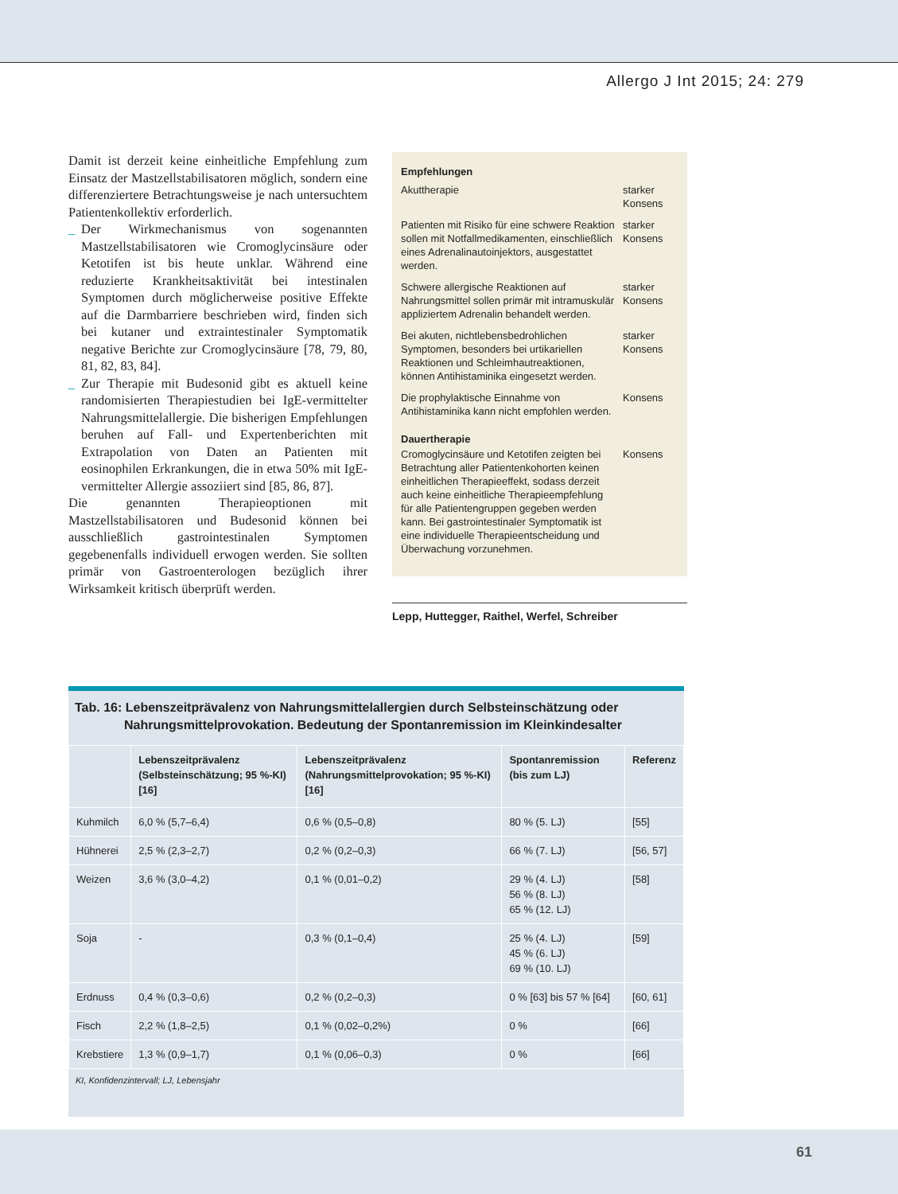Allergo J Int 2015; 24: 279
Damit ist derzeit keine einheitliche Empfehlung zum Einsatz der Mastzellstabilisatoren möglich, sondern eine differenziertere Betrachtungsweise je nach untersuchtem Patientenkollektiv erforderlich.
_ Der Wirkmechanismus von sogenannten Mastzellstabilisatoren wie Cromoglycinsäure oder Ketotifen ist bis heute unklar. Während eine reduzierte Krankheitsaktivität bei intestinalen Symptomen durch möglicherweise positive Effekte auf die Darmbarriere beschrieben wird, finden sich bei kutaner und extraintestinaler Symptomatik negative Berichte zur Cromoglycinsäure [78, 79, 80, 81, 82, 83, 84].
_ Zur Therapie mit Budesonid gibt es aktuell keine randomisierten Therapiestudien bei IgE-vermittelter Nahrungsmittelallergie. Die bisherigen Empfehlungen beruhen auf Fall- und Expertenberichten mit Extrapolation von Daten an Patienten mit eosinophilen Erkrankungen, die in etwa 50% mit IgE-vermittelter Allergie assoziiert sind [85, 86, 87].
Die genannten Therapieoptionen mit Mastzellstabilisatoren und Budesonid können bei ausschließlich gastrointestinalen Symptomen gegebenenfalls individuell erwogen werden. Sie sollten primär von Gastroenterologen bezüglich ihrer Wirksamkeit kritisch überprüft werden.
| Empfehlungen | |
| Akuttherapie | starker Konsens |
| Patienten mit Risiko für eine schwere Reaktion sollen mit Notfallmedikamenten, einschließlich eines Adrenalinautoinjektors, ausgestattet werden. | starker Konsens |
| Schwere allergische Reaktionen auf Nahrungsmittel sollen primär mit intramuskulär appliziertem Adrenalin behandelt werden. | starker Konsens |
| Bei akuten, nichtlebensbedrohlichen Symptomen, besonders bei urtikariellen Reaktionen und Schleimhautreaktionen, können Antihistaminika eingesetzt werden. | starker Konsens |
| Die prophylaktische Einnahme von Antihistaminika kann nicht empfohlen werden. | Konsens |
| Dauertherapie | |
| Cromoglycinsäure und Ketotifen zeigten bei Betrachtung aller Patientenkohorten keinen einheitlichen Therapieeffekt, sodass derzeit auch keine einheitliche Therapieempfehlung für alle Patientengruppen gegeben werden kann. Bei gastrointestinaler Symptomatik ist eine individuelle Therapieentscheidung und Überwachung vorzunehmen. | Konsens |
Lepp, Huttegger, Raithel, Werfel, Schreiber
Tab. 16: Lebenszeitprävalenz von Nahrungsmittelallergien durch Selbsteinschätzung oder
Nahrungsmittelprovokation. Bedeutung der Spontanremission im Kleinkindesalter
| | Lebenszeitprävalenz (Selbsteinschätzung; 95 %-KI) [16] | Lebenszeitprävalenz (Nahrungsmittelprovokation; 95 %-KI) [16] | Spontanremission (bis zum LJ) | Referenz |
| --- | --- | --- | --- | --- |
| Kuhmilch | 6,0 % (5,7–6,4) | 0,6 % (0,5–0,8) | 80 % (5. LJ) | [55] |
| Hühnerei | 2,5 % (2,3–2,7) | 0,2 % (0,2–0,3) | 66 % (7. LJ) | [56, 57] |
| Weizen | 3,6 % (3,0–4,2) | 0,1 % (0,01–0,2) | 29 % (4. LJ) 56 % (8. LJ) 65 % (12. LJ) | [58] |
| Soja | - | 0,3 % (0,1–0,4) | 25 % (4. LJ) 45 % (6. LJ) 69 % (10. LJ) | [59] |
| Erdnuss | 0,4 % (0,3–0,6) | 0,2 % (0,2–0,3) | 0 % [63] bis 57 % [64] | [60, 61] |
| Fisch | 2,2 % (1,8–2,5) | 0,1 % (0,02–0,2%) | 0 % | [66] |
| Krebstiere | 1,3 % (0,9–1,7) | 0,1 % (0,06–0,3) | 0 % | [66] |
KI, Konfidenzintervall; LJ, Lebensjahr
61